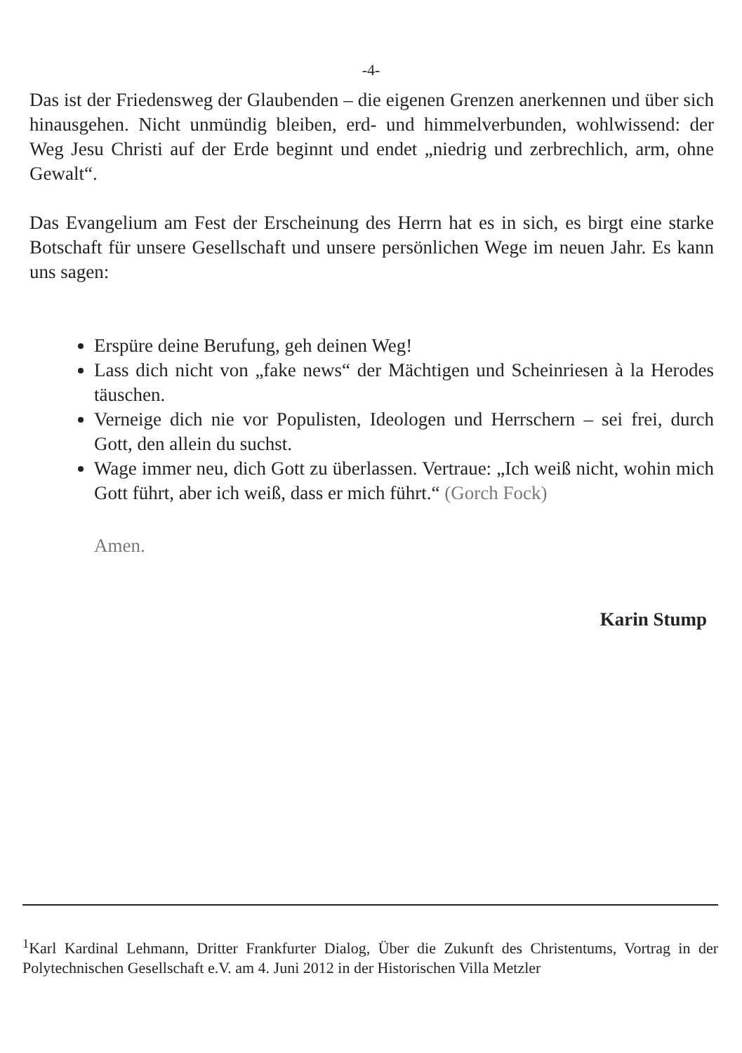-4-
Das ist der Friedensweg der Glaubenden – die eigenen Grenzen anerkennen und über sich hinausgehen. Nicht unmündig bleiben, erd- und himmelverbunden, wohlwissend: der Weg Jesu Christi auf der Erde beginnt und endet „niedrig und zerbrechlich, arm, ohne Gewalt“.
Das Evangelium am Fest der Erscheinung des Herrn hat es in sich, es birgt eine starke Botschaft für unsere Gesellschaft und unsere persönlichen Wege im neuen Jahr. Es kann uns sagen:
Erspüre deine Berufung, geh deinen Weg!
Lass dich nicht von „fake news“ der Mächtigen und Scheinriesen à la Herodes täuschen.
Verneige dich nie vor Populisten, Ideologen und Herrschern – sei frei, durch Gott, den allein du suchst.
Wage immer neu, dich Gott zu überlassen. Vertraue: „Ich weiß nicht, wohin mich Gott führt, aber ich weiß, dass er mich führt.“ (Gorch Fock)
Amen.
Karin Stump
<sup>1</sup> Karl Kardinal Lehmann, Dritter Frankfurter Dialog, Über die Zukunft des Christentums, Vortrag in der Polytechnischen Gesellschaft e.V. am 4. Juni 2012 in der Historischen Villa Metzler